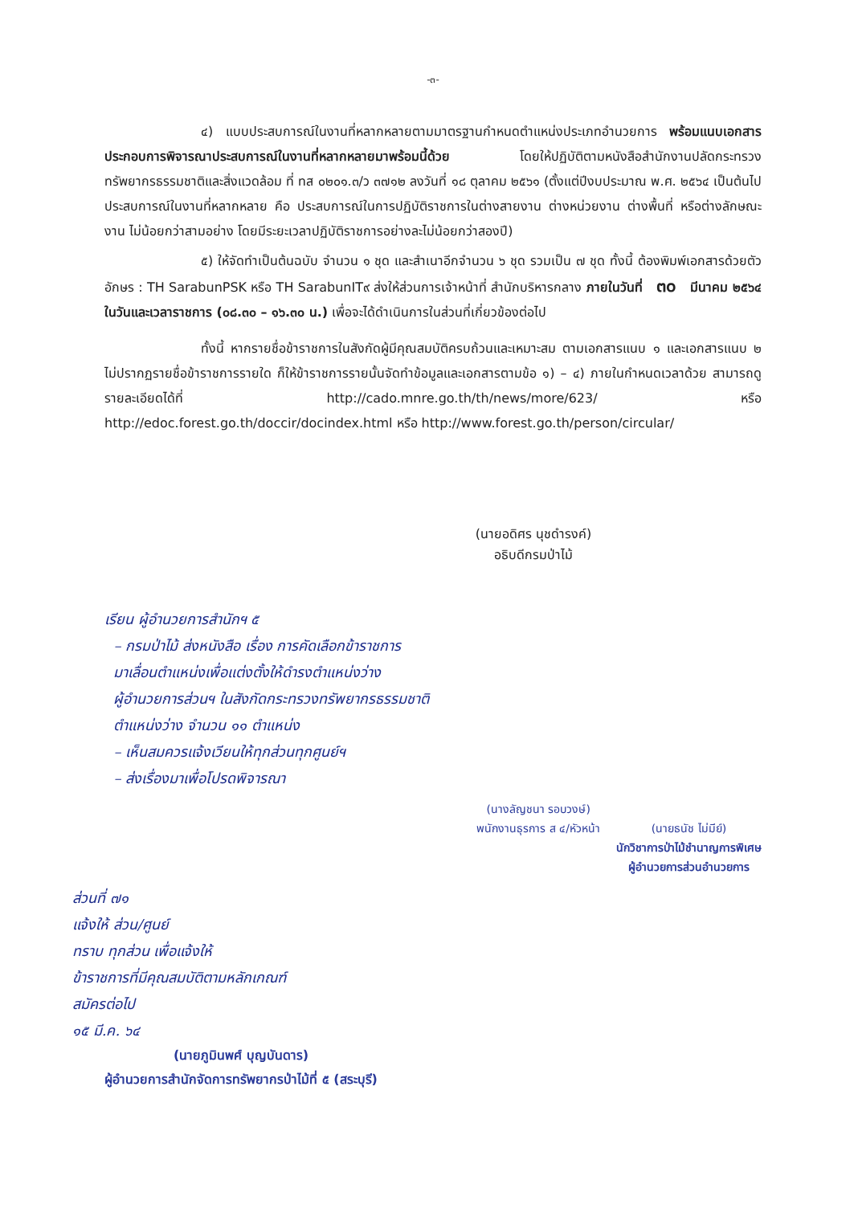-๓-
๔) แบบประสบการณ์ในงานที่หลากหลายตามมาตรฐานกำหนดตำแหน่งประเภทอำนวยการ พร้อมแนบเอกสารประกอบการพิจารณาประสบการณ์ในงานที่หลากหลายมาพร้อมนี้ด้วย โดยให้ปฏิบัติตามหนังสือสำนักงานปลัดกระทรวงทรัพยากรธรรมชาติและสิ่งแวดล้อม ที่ ทส ๐๒๐๑.๓/ว ๓๗๑๒ ลงวันที่ ๑๘ ตุลาคม ๒๕๖๑ (ตั้งแต่ปีงบประมาณ พ.ศ. ๒๕๖๔ เป็นต้นไป ประสบการณ์ในงานที่หลากหลาย คือ ประสบการณ์ในการปฏิบัติราชการในต่างสายงาน ต่างหน่วยงาน ต่างพื้นที่ หรือต่างลักษณะงาน ไม่น้อยกว่าสามอย่าง โดยมีระยะเวลาปฏิบัติราชการอย่างละไม่น้อยกว่าสองปี)
๕) ให้จัดทำเป็นต้นฉบับ จำนวน ๑ ชุด และสำเนาอีกจำนวน ๖ ชุด รวมเป็น ๗ ชุด ทั้งนี้ ต้องพิมพ์เอกสารด้วยตัวอักษร : TH SarabunPSK หรือ TH SarabunIT๙ ส่งให้ส่วนการเจ้าหน้าที่ สำนักบริหารกลาง ภายในวันที่ ๓๐ มีนาคม ๒๕๖๔ ในวันและเวลาราชการ (๐๘.๓๐ – ๑๖.๓๐ น.) เพื่อจะได้ดำเนินการในส่วนที่เกี่ยวข้องต่อไป
ทั้งนี้ หากรายชื่อข้าราชการในสังกัดผู้มีคุณสมบัติครบถ้วนและเหมาะสม ตามเอกสารแนบ ๑ และเอกสารแนบ ๒ ไม่ปรากฏรายชื่อข้าราชการรายใด ก็ให้ข้าราชการรายนั้นจัดทำข้อมูลและเอกสารตามข้อ ๑) – ๔) ภายในกำหนดเวลาด้วย สามารถดูรายละเอียดได้ที่ http://cado.mnre.go.th/th/news/more/623/ หรือ http://edoc.forest.go.th/doccir/docindex.html หรือ http://www.forest.go.th/person/circular/
(นายอดิศร นุชดำรงค์)
อธิบดีกรมป่าไม้
เรียน ผู้อำนวยการสำนักฯ ๕
– กรมป่าไม้ ส่งหนังสือ เรื่อง การคัดเลือกข้าราชการ
มาเลื่อนตำแหน่งเพื่อแต่งตั้งให้ดำรงตำแหน่งว่าง
ผู้อำนวยการส่วนฯ ในสังกัดกระทรวงทรัพยากรธรรมชาติ
ตำแหน่งว่าง จำนวน ๑๑ ตำแหน่ง
– เห็นสมควรแจ้งเวียนให้ทุกส่วนทุกศูนย์ฯ
– ส่งเรื่องมาเพื่อโปรดพิจารณา
(นางลัญชนา รอบวงษ์)
พนักงานธุรการ ส ๔/หัวหน้า
(นายธนัช ไม่มีย์)
นักวิชาการป่าไม้ชำนาญการพิเศษ
ผู้อำนวยการส่วนอำนวยการ
ส่วนที่ ๗๑
แจ้งให้ ส่วน/ศูนย์
ทราบ ทุกส่วน เพื่อแจ้งให้
ข้าราชการที่มีคุณสมบัติตามหลักเกณฑ์
สมัครต่อไป
๑๕ มี.ค. ๖๔
(นายภูมินพศ์ บุญบันดาร)
ผู้อำนวยการสำนักจัดการทรัพยากรป่าไม้ที่ ๕ (สระบุรี)